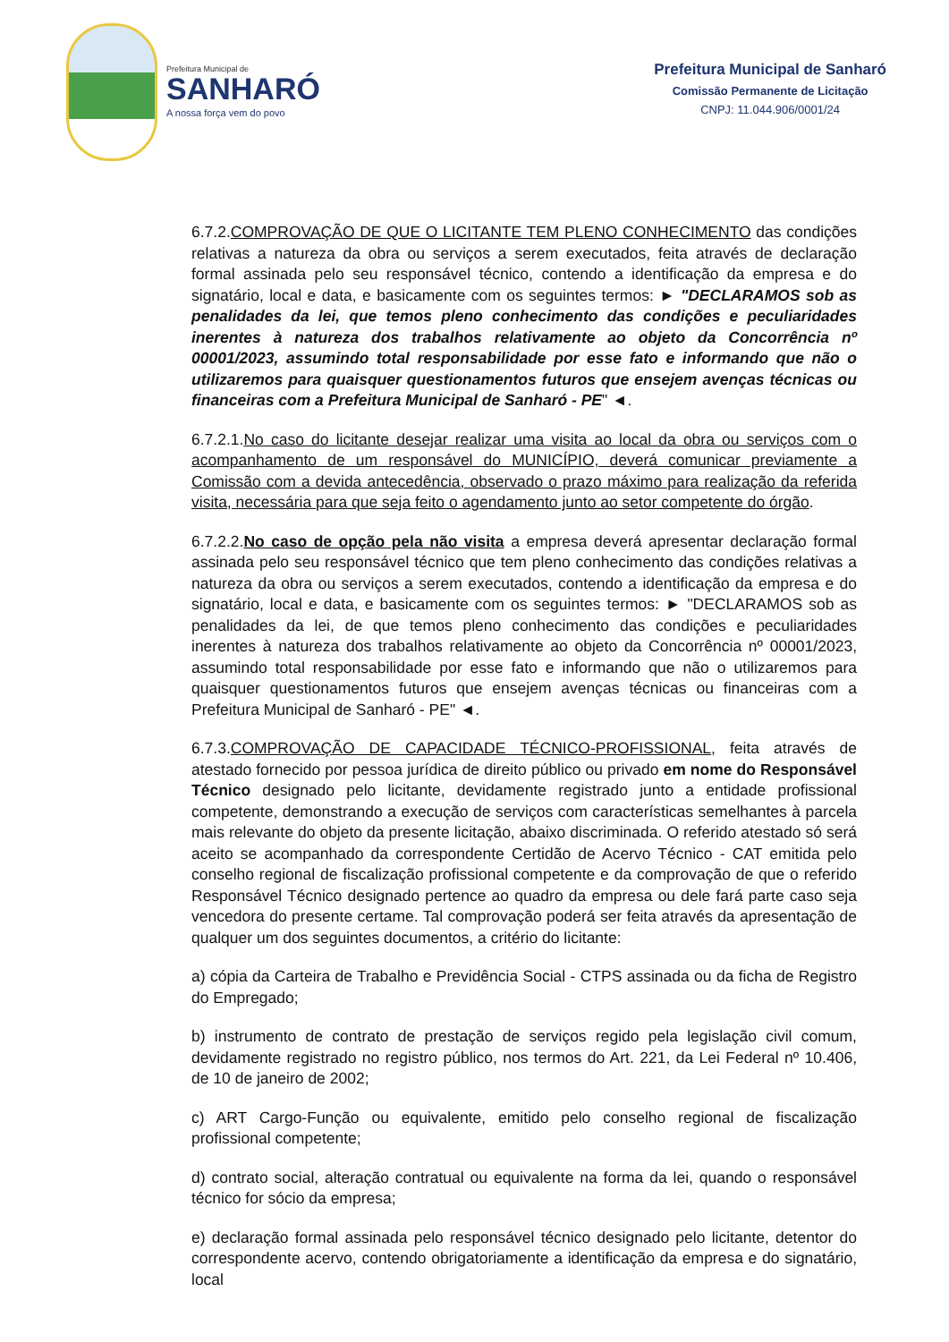Prefeitura Municipal de
SANHARÓ
A nossa força vem do povo
Prefeitura Municipal de Sanharó
Comissão Permanente de Licitação
CNPJ: 11.044.906/0001/24
6.7.2.COMPROVAÇÃO DE QUE O LICITANTE TEM PLENO CONHECIMENTO das condições relativas a natureza da obra ou serviços a serem executados, feita através de declaração formal assinada pelo seu responsável técnico, contendo a identificação da empresa e do signatário, local e data, e basicamente com os seguintes termos: ► "DECLARAMOS sob as penalidades da lei, que temos pleno conhecimento das condições e peculiaridades inerentes à natureza dos trabalhos relativamente ao objeto da Concorrência nº 00001/2023, assumindo total responsabilidade por esse fato e informando que não o utilizaremos para quaisquer questionamentos futuros que ensejem avenças técnicas ou financeiras com a Prefeitura Municipal de Sanharó - PE" ◄.
6.7.2.1.No caso do licitante desejar realizar uma visita ao local da obra ou serviços com o acompanhamento de um responsável do MUNICÍPIO, deverá comunicar previamente a Comissão com a devida antecedência, observado o prazo máximo para realização da referida visita, necessária para que seja feito o agendamento junto ao setor competente do órgão.
6.7.2.2.No caso de opção pela não visita a empresa deverá apresentar declaração formal assinada pelo seu responsável técnico que tem pleno conhecimento das condições relativas a natureza da obra ou serviços a serem executados, contendo a identificação da empresa e do signatário, local e data, e basicamente com os seguintes termos: ► "DECLARAMOS sob as penalidades da lei, de que temos pleno conhecimento das condições e peculiaridades inerentes à natureza dos trabalhos relativamente ao objeto da Concorrência nº 00001/2023, assumindo total responsabilidade por esse fato e informando que não o utilizaremos para quaisquer questionamentos futuros que ensejem avenças técnicas ou financeiras com a Prefeitura Municipal de Sanharó - PE" ◄.
6.7.3.COMPROVAÇÃO DE CAPACIDADE TÉCNICO-PROFISSIONAL, feita através de atestado fornecido por pessoa jurídica de direito público ou privado em nome do Responsável Técnico designado pelo licitante, devidamente registrado junto a entidade profissional competente, demonstrando a execução de serviços com características semelhantes à parcela mais relevante do objeto da presente licitação, abaixo discriminada. O referido atestado só será aceito se acompanhado da correspondente Certidão de Acervo Técnico - CAT emitida pelo conselho regional de fiscalização profissional competente e da comprovação de que o referido Responsável Técnico designado pertence ao quadro da empresa ou dele fará parte caso seja vencedora do presente certame. Tal comprovação poderá ser feita através da apresentação de qualquer um dos seguintes documentos, a critério do licitante:
a) cópia da Carteira de Trabalho e Previdência Social - CTPS assinada ou da ficha de Registro do Empregado;
b) instrumento de contrato de prestação de serviços regido pela legislação civil comum, devidamente registrado no registro público, nos termos do Art. 221, da Lei Federal nº 10.406, de 10 de janeiro de 2002;
c) ART Cargo-Função ou equivalente, emitido pelo conselho regional de fiscalização profissional competente;
d) contrato social, alteração contratual ou equivalente na forma da lei, quando o responsável técnico for sócio da empresa;
e) declaração formal assinada pelo responsável técnico designado pelo licitante, detentor do correspondente acervo, contendo obrigatoriamente a identificação da empresa e do signatário, local